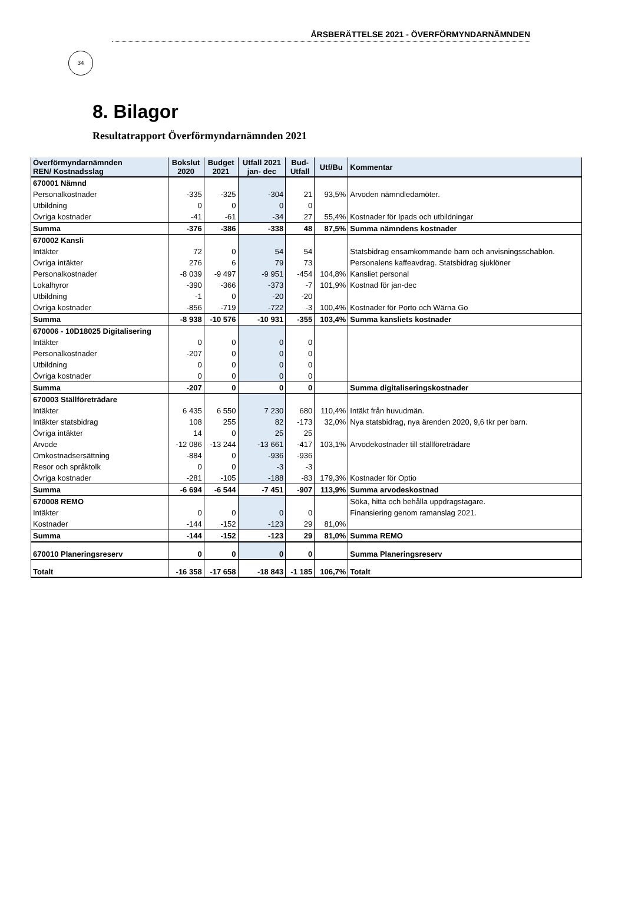34
ÅRSBERÄTTELSE 2021 - ÖVERFÖRMYNDARNÄMNDEN
8. Bilagor
Resultatrapport Överförmyndarnämnden 2021
| Överförmyndarnämnden REN/ Kostnadsslag | Bokslut 2020 | Budget 2021 | Utfall 2021 jan- dec | Bud- Utfall | Utf/Bu | Kommentar |
| --- | --- | --- | --- | --- | --- | --- |
| 670001 Nämnd | | | | | | |
| Personalkostnader | -335 | -325 | -304 | 21 | 93,5% | Arvoden nämndledamöter. |
| Utbildning | 0 | 0 | 0 | 0 | | |
| Övriga kostnader | -41 | -61 | -34 | 27 | 55,4% | Kostnader för Ipads och utbildningar |
| Summa | -376 | -386 | -338 | 48 | 87,5% | Summa nämndens kostnader |
| 670002 Kansli | | | | | | |
| Intäkter | 72 | 0 | 54 | 54 | | Statsbidrag ensamkommande barn och anvisningsschablon. |
| Övriga intäkter | 276 | 6 | 79 | 73 | | Personalens kaffeavdrag. Statsbidrag sjuklöner |
| Personalkostnader | -8 039 | -9 497 | -9 951 | -454 | 104,8% | Kansliet personal |
| Lokalhyror | -390 | -366 | -373 | -7 | 101,9% | Kostnad för jan-dec |
| Utbildning | -1 | 0 | -20 | -20 | | |
| Övriga kostnader | -856 | -719 | -722 | -3 | 100,4% | Kostnader för Porto och Wärna Go |
| Summa | -8 938 | -10 576 | -10 931 | -355 | 103,4% | Summa kansliets kostnader |
| 670006 - 10D18025 Digitalisering | | | | | | |
| Intäkter | 0 | 0 | 0 | 0 | | |
| Personalkostnader | -207 | 0 | 0 | 0 | | |
| Utbildning | 0 | 0 | 0 | 0 | | |
| Övriga kostnader | 0 | 0 | 0 | 0 | | |
| Summa | -207 | 0 | 0 | 0 | | Summa digitaliseringskostnader |
| 670003 Ställföreträdare | | | | | | |
| Intäkter | 6 435 | 6 550 | 7 230 | 680 | 110,4% | Intäkt från huvudmän. |
| Intäkter statsbidrag | 108 | 255 | 82 | -173 | 32,0% | Nya statsbidrag, nya ärenden 2020, 9,6 tkr per barn. |
| Övriga intäkter | 14 | 0 | 25 | 25 | | |
| Arvode | -12 086 | -13 244 | -13 661 | -417 | 103,1% | Arvodekostnader till ställföreträdare |
| Omkostnadsersättning | -884 | 0 | -936 | -936 | | |
| Resor och språktolk | 0 | 0 | -3 | -3 | | |
| Övriga kostnader | -281 | -105 | -188 | -83 | 179,3% | Kostnader för Optio |
| Summa | -6 694 | -6 544 | -7 451 | -907 | 113,9% | Summa arvodeskostnad |
| 670008 REMO | | | | | | Söka, hitta och behålla uppdragstagare. |
| Intäkter | 0 | 0 | 0 | 0 | | Finansiering genom ramanslag 2021. |
| Kostnader | -144 | -152 | -123 | 29 | 81,0% | |
| Summa | -144 | -152 | -123 | 29 | 81,0% | Summa REMO |
| 670010 Planeringsreserv | 0 | 0 | 0 | 0 | | Summa Planeringsreserv |
| Totalt | -16 358 | -17 658 | -18 843 | -1 185 | 106,7% | Totalt |